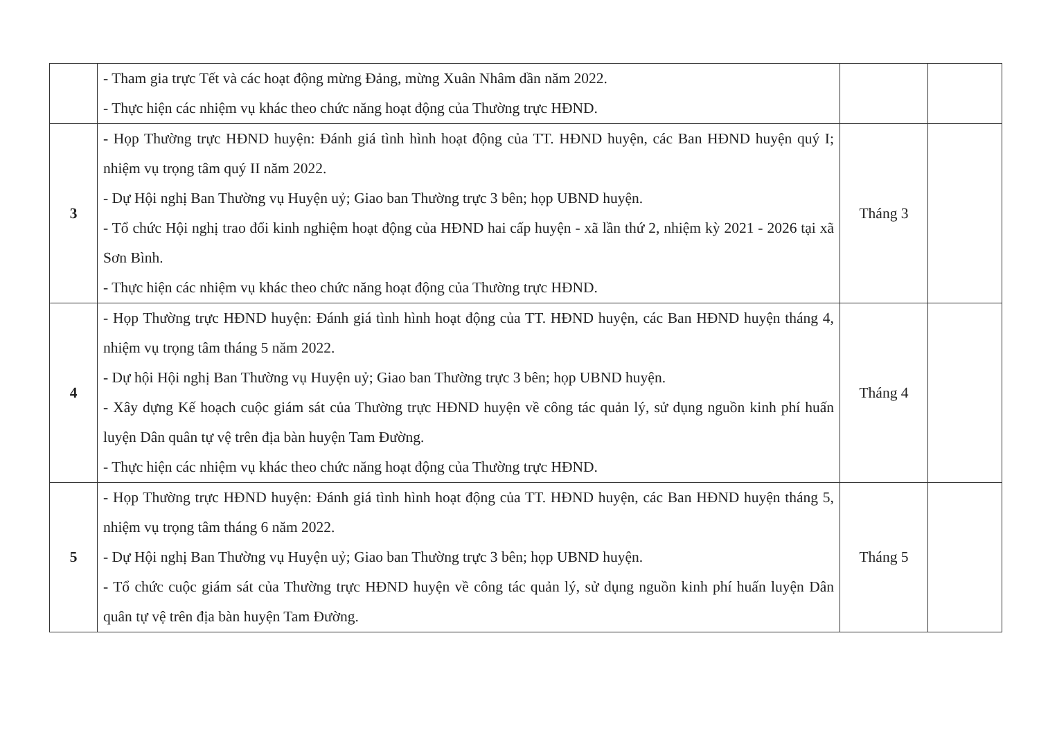| | - Tham gia trực Tết và các hoạt động mừng Đảng, mừng Xuân Nhâm dần năm 2022. - Thực hiện các nhiệm vụ khác theo chức năng hoạt động của Thường trực HĐND. | | |
| 3 | - Họp Thường trực HĐND huyện: Đánh giá tình hình hoạt động của TT. HĐND huyện, các Ban HĐND huyện quý I; nhiệm vụ trọng tâm quý II năm 2022. - Dự Hội nghị Ban Thường vụ Huyện uỷ; Giao ban Thường trực 3 bên; họp UBND huyện. - Tổ chức Hội nghị trao đổi kinh nghiệm hoạt động của HĐND hai cấp huyện - xã lần thứ 2, nhiệm kỳ 2021 - 2026 tại xã Sơn Bình. - Thực hiện các nhiệm vụ khác theo chức năng hoạt động của Thường trực HĐND. | Tháng 3 | |
| 4 | - Họp Thường trực HĐND huyện: Đánh giá tình hình hoạt động của TT. HĐND huyện, các Ban HĐND huyện tháng 4, nhiệm vụ trọng tâm tháng 5 năm 2022. - Dự hội Hội nghị Ban Thường vụ Huyện uỷ; Giao ban Thường trực 3 bên; họp UBND huyện. - Xây dựng Kế hoạch cuộc giám sát của Thường trực HĐND huyện về công tác quản lý, sử dụng nguồn kinh phí huấn luyện Dân quân tự vệ trên địa bàn huyện Tam Đường. - Thực hiện các nhiệm vụ khác theo chức năng hoạt động của Thường trực HĐND. | Tháng 4 | |
| 5 | - Họp Thường trực HĐND huyện: Đánh giá tình hình hoạt động của TT. HĐND huyện, các Ban HĐND huyện tháng 5, nhiệm vụ trọng tâm tháng 6 năm 2022. - Dự Hội nghị Ban Thường vụ Huyện uỷ; Giao ban Thường trực 3 bên; họp UBND huyện. - Tổ chức cuộc giám sát của Thường trực HĐND huyện về công tác quản lý, sử dụng nguồn kinh phí huấn luyện Dân quân tự vệ trên địa bàn huyện Tam Đường. | Tháng 5 | |